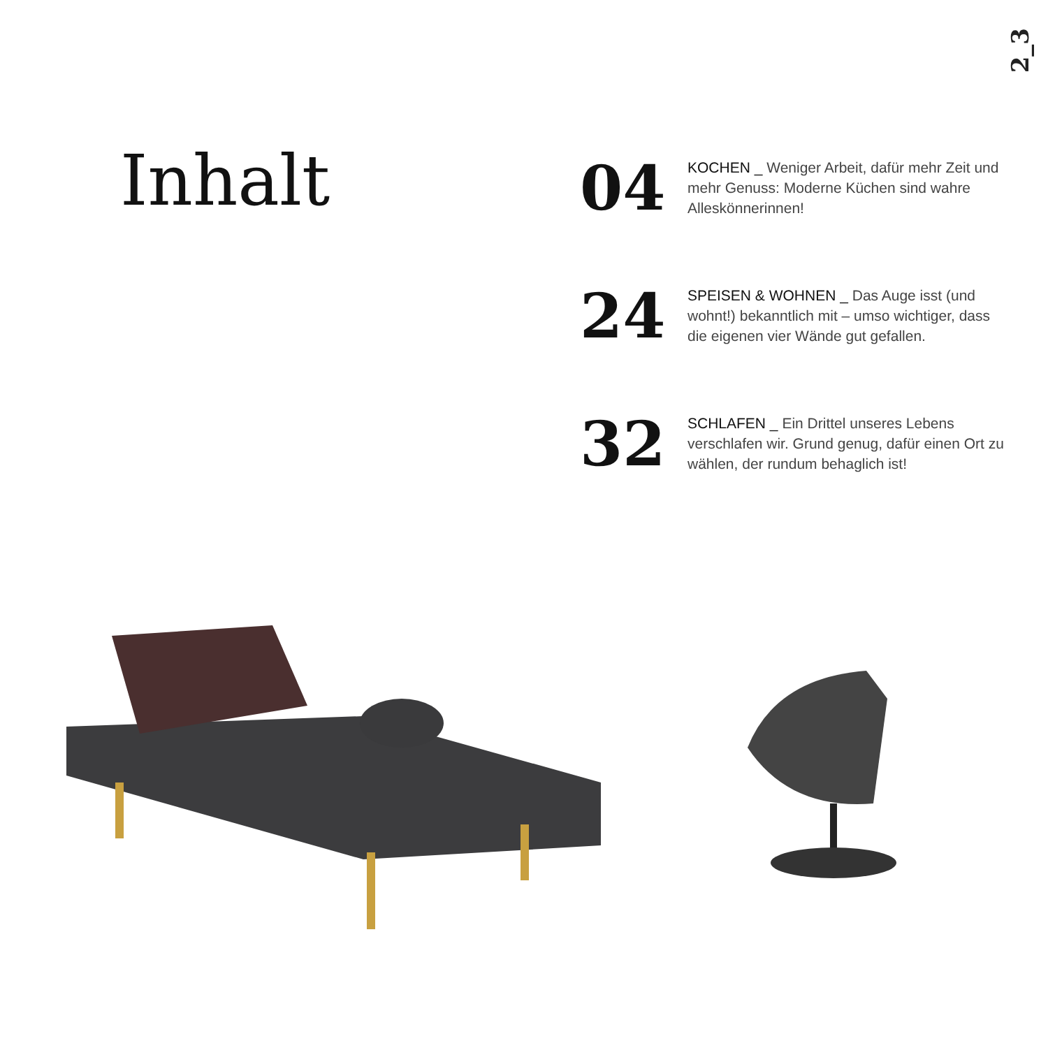2_3
Inhalt
04
KOCHEN _ Weniger Arbeit, dafür mehr Zeit und mehr Genuss: Moderne Küchen sind wahre Alleskönnerinnen!
24
SPEISEN & WOHNEN _ Das Auge isst (und wohnt!) bekanntlich mit – umso wichtiger, dass die eigenen vier Wände gut gefallen.
32
SCHLAFEN _ Ein Drittel unseres Lebens verschlafen wir. Grund genug, dafür einen Ort zu wählen, der rundum behaglich ist!